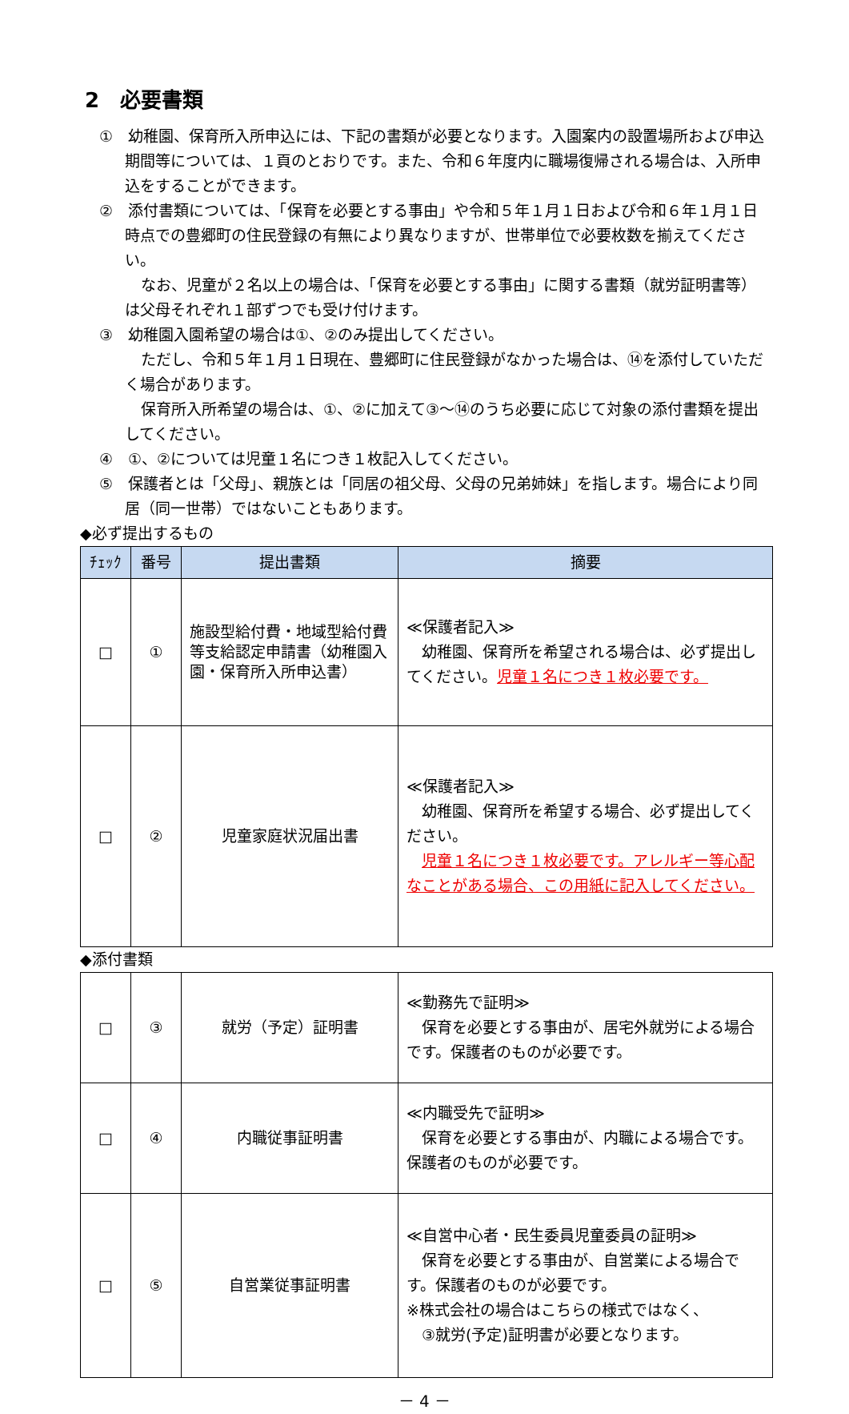2　必要書類
①　幼稚園、保育所入所申込には、下記の書類が必要となります。入園案内の設置場所および申込期間等については、１頁のとおりです。また、令和６年度内に職場復帰される場合は、入所申込をすることができます。
②　添付書類については、「保育を必要とする事由」や令和５年１月１日および令和６年１月１日時点での豊郷町の住民登録の有無により異なりますが、世帯単位で必要枚数を揃えてください。
なお、児童が２名以上の場合は、「保育を必要とする事由」に関する書類（就労証明書等）は父母それぞれ１部ずつでも受け付けます。
③　幼稚園入園希望の場合は①、②のみ提出してください。
ただし、令和５年１月１日現在、豊郷町に住民登録がなかった場合は、⑭を添付していただく場合があります。
保育所入所希望の場合は、①、②に加えて③～⑭のうち必要に応じて対象の添付書類を提出してください。
④　①、②については児童１名につき１枚記入してください。
⑤　保護者とは「父母」、親族とは「同居の祖父母、父母の兄弟姉妹」を指します。場合により同居（同一世帯）ではないこともあります。
◆必ず提出するもの
| ﾁｪｯｸ | 番号 | 提出書類 | 摘要 |
| --- | --- | --- | --- |
| □ | ① | 施設型給付費・地域型給付費等支給認定申請書（幼稚園入園・保育所入所申込書） | ≪保護者記入≫ 幼稚園、保育所を希望される場合は、必ず提出してください。 児童１名につき１枚必要です。 |
| □ | ② | 児童家庭状況届出書 | ≪保護者記入≫ 幼稚園、保育所を希望する場合、必ず提出してください。 児童１名につき１枚必要です。アレルギー等心配なことがある場合、この用紙に記入してください。 |
◆添付書類
| □ | ③ | 就労（予定）証明書 | ≪勤務先で証明≫ 保育を必要とする事由が、居宅外就労による場合です。保護者のものが必要です。 |
| □ | ④ | 内職従事証明書 | ≪内職受先で証明≫ 保育を必要とする事由が、内職による場合です。保護者のものが必要です。 |
| □ | ⑤ | 自営業従事証明書 | ≪自営中心者・民生委員児童委員の証明≫ 保育を必要とする事由が、自営業による場合です。保護者のものが必要です。 ※株式会社の場合はこちらの様式ではなく、 ③就労(予定)証明書が必要となります。 |
－ 4 －